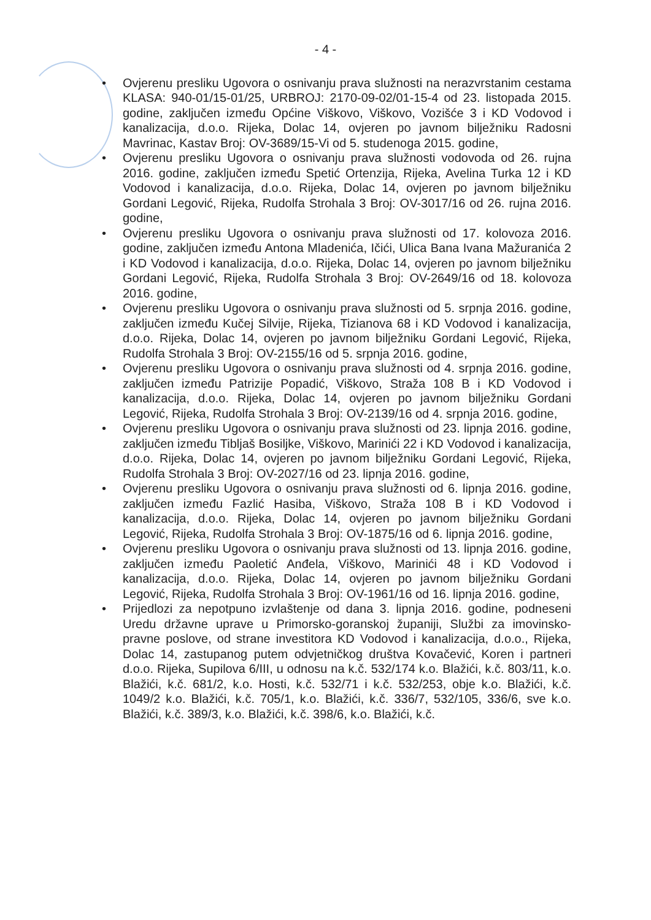- 4 -
• Ovjerenu presliku Ugovora o osnivanju prava služnosti na nerazvrstanim cestama KLASA: 940-01/15-01/25, URBROJ: 2170-09-02/01-15-4 od 23. listopada 2015. godine, zaključen između Općine Viškovo, Viškovo, Vozišće 3 i KD Vodovod i kanalizacija, d.o.o. Rijeka, Dolac 14, ovjeren po javnom bilježniku Radosni Mavrinac, Kastav Broj: OV-3689/15-Vi od 5. studenoga 2015. godine,
• Ovjerenu presliku Ugovora o osnivanju prava služnosti vodovoda od 26. rujna 2016. godine, zaključen između Spetić Ortenzija, Rijeka, Avelina Turka 12 i KD Vodovod i kanalizacija, d.o.o. Rijeka, Dolac 14, ovjeren po javnom bilježniku Gordani Legović, Rijeka, Rudolfa Strohala 3 Broj: OV-3017/16 od 26. rujna 2016. godine,
• Ovjerenu presliku Ugovora o osnivanju prava služnosti od 17. kolovoza 2016. godine, zaključen između Antona Mladenića, Ičići, Ulica Bana Ivana Mažuranića 2 i KD Vodovod i kanalizacija, d.o.o. Rijeka, Dolac 14, ovjeren po javnom bilježniku Gordani Legović, Rijeka, Rudolfa Strohala 3 Broj: OV-2649/16 od 18. kolovoza 2016. godine,
• Ovjerenu presliku Ugovora o osnivanju prava služnosti od 5. srpnja 2016. godine, zaključen između Kučej Silvije, Rijeka, Tizianova 68 i KD Vodovod i kanalizacija, d.o.o. Rijeka, Dolac 14, ovjeren po javnom bilježniku Gordani Legović, Rijeka, Rudolfa Strohala 3 Broj: OV-2155/16 od 5. srpnja 2016. godine,
• Ovjerenu presliku Ugovora o osnivanju prava služnosti od 4. srpnja 2016. godine, zaključen između Patrizije Popadić, Viškovo, Straža 108 B i KD Vodovod i kanalizacija, d.o.o. Rijeka, Dolac 14, ovjeren po javnom bilježniku Gordani Legović, Rijeka, Rudolfa Strohala 3 Broj: OV-2139/16 od 4. srpnja 2016. godine,
• Ovjerenu presliku Ugovora o osnivanju prava služnosti od 23. lipnja 2016. godine, zaključen između Tibljaš Bosiljke, Viškovo, Marinići 22 i KD Vodovod i kanalizacija, d.o.o. Rijeka, Dolac 14, ovjeren po javnom bilježniku Gordani Legović, Rijeka, Rudolfa Strohala 3 Broj: OV-2027/16 od 23. lipnja 2016. godine,
• Ovjerenu presliku Ugovora o osnivanju prava služnosti od 6. lipnja 2016. godine, zaključen između Fazlić Hasiba, Viškovo, Straža 108 B i KD Vodovod i kanalizacija, d.o.o. Rijeka, Dolac 14, ovjeren po javnom bilježniku Gordani Legović, Rijeka, Rudolfa Strohala 3 Broj: OV-1875/16 od 6. lipnja 2016. godine,
• Ovjerenu presliku Ugovora o osnivanju prava služnosti od 13. lipnja 2016. godine, zaključen između Paoletić Anđela, Viškovo, Marinići 48 i KD Vodovod i kanalizacija, d.o.o. Rijeka, Dolac 14, ovjeren po javnom bilježniku Gordani Legović, Rijeka, Rudolfa Strohala 3 Broj: OV-1961/16 od 16. lipnja 2016. godine,
• Prijedlozi za nepotpuno izvlaštenje od dana 3. lipnja 2016. godine, podneseni Uredu državne uprave u Primorsko-goranskoj županiji, Službi za imovinsko-pravne poslove, od strane investitora KD Vodovod i kanalizacija, d.o.o., Rijeka, Dolac 14, zastupanog putem odvjetničkog društva Kovačević, Koren i partneri d.o.o. Rijeka, Supilova 6/III, u odnosu na k.č. 532/174 k.o. Blažići, k.č. 803/11, k.o. Blažići, k.č. 681/2, k.o. Hosti, k.č. 532/71 i k.č. 532/253, obje k.o. Blažići, k.č. 1049/2 k.o. Blažići, k.č. 705/1, k.o. Blažići, k.č. 336/7, 532/105, 336/6, sve k.o. Blažići, k.č. 389/3, k.o. Blažići, k.č. 398/6, k.o. Blažići, k.č.